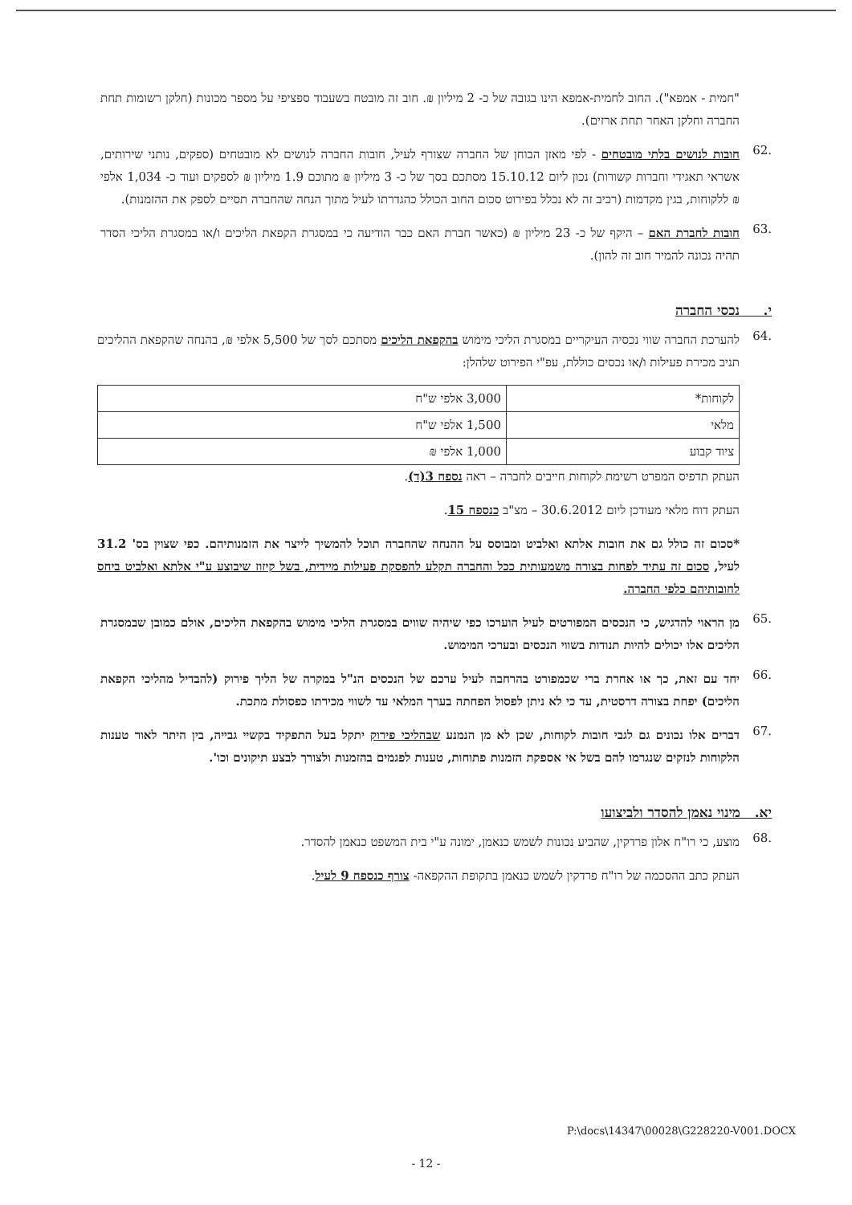"חמית - אמפא"). החוב לחמית-אמפא הינו בגובה של כ- 2 מיליון ₪. חוב זה מובטח בשעבוד ספציפי על מספר מכונות (חלקן רשומות תחת החברה וחלקן האחר תחת ארזים).
.62
חובות לנושים בלתי מובטחים - לפי מאזן הבוחן של החברה שצורף לעיל, חובות החברה לנושים לא מובטחים (ספקים, נותני שירותים, אשראי תאגידי וחברות קשורות) נכון ליום 15.10.12 מסתכם בסך של כ- 3 מיליון ₪ מתוכם 1.9 מיליון ₪ לספקים ועוד כ- 1,034 אלפי ₪ ללקוחות, בגין מקדמות (רכיב זה לא נכלל בפירוט סכום החוב הכולל כהגדרתו לעיל מתוך הנחה שהחברה תסיים לספק את ההזמנות).
.63
חובות לחברת האם – היקף של כ- 23 מיליון ₪ (כאשר חברת האם כבר הודיעה כי במסגרת הקפאת הליכים ו/או במסגרת הליכי הסדר תהיה נכונה להמיר חוב זה להון).
י. נכסי החברה
.64
להערכת החברה שווי נכסיה העיקריים במסגרת הליכי מימוש בהקפאת הליכים מסתכם לסך של 5,500 אלפי ₪, בהנחה שהקפאת ההליכים תניב מכירת פעילות ו/או נכסים כוללת, עפ"י הפירוט שלהלן:
| לקוחות* | 3,000 אלפי ש"ח |
| מלאי | 1,500 אלפי ש"ח |
| ציוד קבוע | 1,000 אלפי ₪ |
העתק תדפיס המפרט רשימת לקוחות חייבים לחברה – ראה נספח 3(ד).
העתק דוח מלאי מעודכן ליום 30.6.2012 – מצ"ב כנספח 15.
*סכום זה כולל גם את חובות אלתא ואלביט ומבוסס על ההנחה שהחברה תוכל להמשיך לייצר את הזמנותיהם. כפי שצוין בס' 31.2 לעיל, סכום זה עתיד לפחות בצורה משמעותית ככל והחברה תקלע להפסקת פעילות מיידית, בשל קיזוז שיבוצע ע"י אלתא ואלביט ביחס לחובותיהם כלפי החברה.
.65
מן הראוי להדגיש, כי הנכסים המפורטים לעיל הוערכו כפי שיהיה שווים במסגרת הליכי מימוש בהקפאת הליכים, אולם כמובן שבמסגרת הליכים אלו יכולים להיות תנודות בשווי הנכסים ובערכי המימוש.
.66
יחד עם זאת, כך או אחרת ברי שכמפורט בהרחבה לעיל ערכם של הנכסים הנ"ל במקרה של הליך פירוק (להבדיל מהליכי הקפאת הליכים) יפחת בצורה דרסטית, עד כי לא ניתן לפסול הפחתה בערך המלאי עד לשווי מכירתו כפסולת מתכת.
.67
דברים אלו נכונים גם לגבי חובות לקוחות, שכן לא מן הנמנע שבהליכי פירוק יתקל בעל התפקיד בקשיי גבייה, בין היתר לאור טענות הלקוחות לנזקים שנגרמו להם בשל אי אספקת הזמנות פתוחות, טענות לפגמים בהזמנות ולצורך לבצע תיקונים וכו'.
יא. מינוי נאמן להסדר ולביצועו
.68
מוצע, כי רו"ח אלון פרדקין, שהביע נכונות לשמש כנאמן, ימונה ע"י בית המשפט כנאמן להסדר.
העתק כתב ההסכמה של רו"ח פרדקין לשמש כנאמן בתקופת ההקפאה- צורף כנספח 9 לעיל.
P:\docs\14347\00028\G228220-V001.DOCX
- 12 -